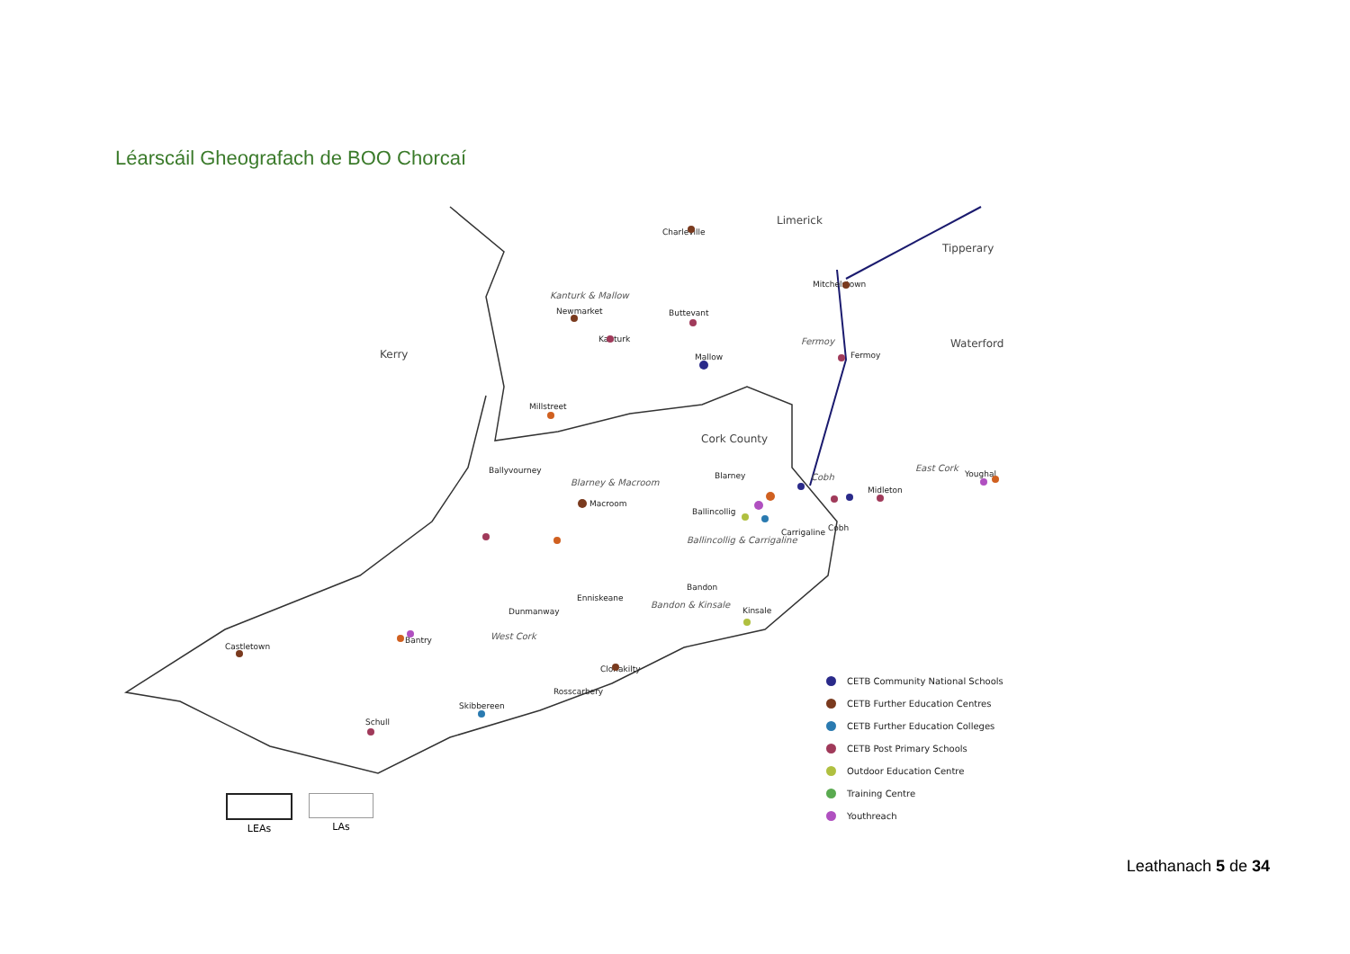Léarscáil Gheografach de BOO Chorcaí
Limerick
Tipperary
Waterford
Kerry
Cork County
Kanturk & Mallow
Fermoy
Blarney & Macroom
East Cork
Cobh
Ballincollig & Carrigaline
Bandon & Kinsale
West Cork
Charleville
Mitchelstown
Newmarket
Buttevant
Kanturk
Mallow
Fermoy
Millstreet
Ballyvourney
Blarney
Youghal
Midleton
Macroom
Ballincollig
Cobh
Carrigaline
Bandon
Enniskeane
Kinsale
Dunmanway
Bantry
Castletown
Clonakilty
Rosscarbery
Skibbereen
Schull
CETB Community National Schools
CETB Further Education Centres
CETB Further Education Colleges
CETB Post Primary Schools
Outdoor Education Centre
Training Centre
Youthreach
LEAs LAs
Leathanach 5 de 34